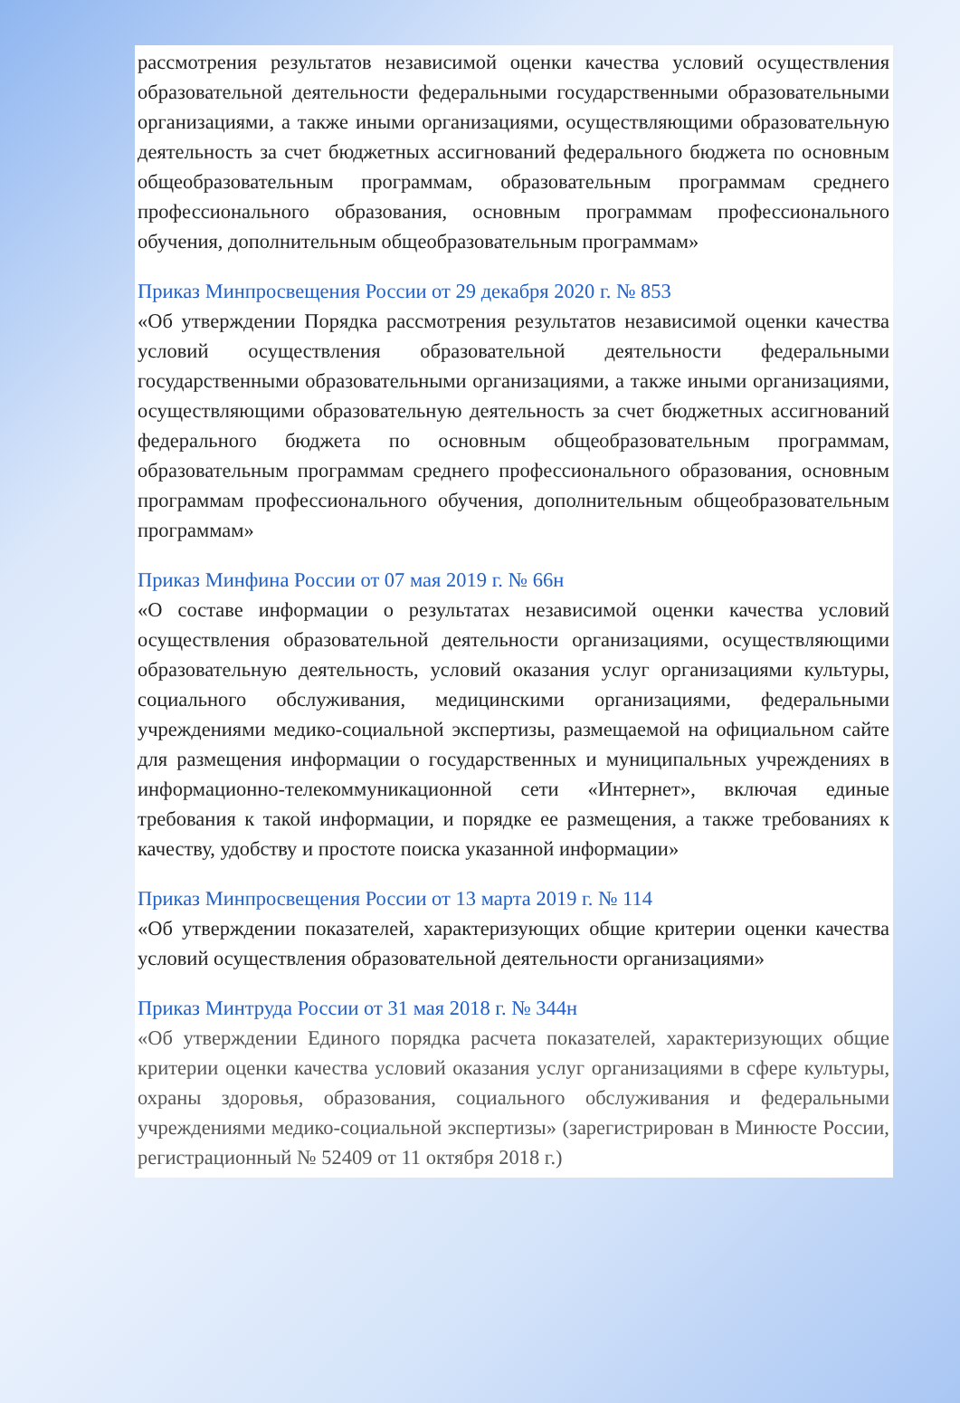рассмотрения результатов независимой оценки качества условий осуществления образовательной деятельности федеральными государственными образовательными организациями, а также иными организациями, осуществляющими образовательную деятельность за счет бюджетных ассигнований федерального бюджета по основным общеобразовательным программам, образовательным программам среднего профессионального образования, основным программам профессионального обучения, дополнительным общеобразовательным программам»
Приказ Минпросвещения России от 29 декабря 2020 г. № 853
«Об утверждении Порядка рассмотрения результатов независимой оценки качества условий осуществления образовательной деятельности федеральными государственными образовательными организациями, а также иными организациями, осуществляющими образовательную деятельность за счет бюджетных ассигнований федерального бюджета по основным общеобразовательным программам, образовательным программам среднего профессионального образования, основным программам профессионального обучения, дополнительным общеобразовательным программам»
Приказ Минфина России от 07 мая 2019 г. № 66н
«О составе информации о результатах независимой оценки качества условий осуществления образовательной деятельности организациями, осуществляющими образовательную деятельность, условий оказания услуг организациями культуры, социального обслуживания, медицинскими организациями, федеральными учреждениями медико-социальной экспертизы, размещаемой на официальном сайте для размещения информации о государственных и муниципальных учреждениях в информационно-телекоммуникационной сети «Интернет», включая единые требования к такой информации, и порядке ее размещения, а также требованиях к качеству, удобству и простоте поиска указанной информации»
Приказ Минпросвещения России от 13 марта 2019 г. № 114
«Об утверждении показателей, характеризующих общие критерии оценки качества условий осуществления образовательной деятельности организациями»
Приказ Минтруда России от 31 мая 2018 г. № 344н
«Об утверждении Единого порядка расчета показателей, характеризующих общие критерии оценки качества условий оказания услуг организациями в сфере культуры, охраны здоровья, образования, социального обслуживания и федеральными учреждениями медико-социальной экспертизы» (зарегистрирован в Минюсте России, регистрационный № 52409 от 11 октября 2018 г.)